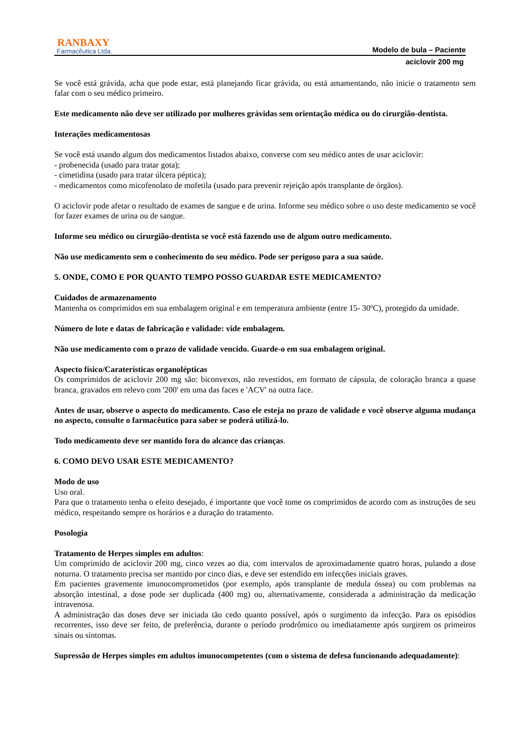RANBAXY
Farmacêutica Ltda.
Modelo de bula – Paciente
aciclovir 200 mg
Se você está grávida, acha que pode estar, está planejando ficar grávida, ou está amamentando, não inicie o tratamento sem falar com o seu médico primeiro.
Este medicamento não deve ser utilizado por mulheres grávidas sem orientação médica ou do cirurgião-dentista.
Interações medicamentosas
Se você está usando algum dos medicamentos listados abaixo, converse com seu médico antes de usar aciclovir:
- probenecida (usado para tratar gota);
- cimetidina (usado para tratar úlcera péptica);
- medicamentos como micofenolato de mofetila (usado para prevenir rejeição após transplante de órgãos).
O aciclovir pode afetar o resultado de exames de sangue e de urina. Informe seu médico sobre o uso deste medicamento se você for fazer exames de urina ou de sangue.
Informe seu médico ou cirurgião-dentista se você está fazendo uso de algum outro medicamento.
Não use medicamento sem o conhecimento do seu médico. Pode ser perigoso para a sua saúde.
5. ONDE, COMO E POR QUANTO TEMPO POSSO GUARDAR ESTE MEDICAMENTO?
Cuidados de armazenamento
Mantenha os comprimidos em sua embalagem original e em temperatura ambiente (entre 15- 30ºC), protegido da umidade.
Número de lote e datas de fabricação e validade: vide embalagem.
Não use medicamento com o prazo de validade vencido. Guarde-o em sua embalagem original.
Aspecto físico/Caraterísticas organolépticas
Os comprimidos de aciclovir 200 mg são: biconvexos, não revestidos, em formato de cápsula, de coloração branca a quase branca, gravados em relevo com '200' em uma das faces e 'ACV' na outra face.
Antes de usar, observe o aspecto do medicamento. Caso ele esteja no prazo de validade e você observe alguma mudança no aspecto, consulte o farmacêutico para saber se poderá utilizá-lo.
Todo medicamento deve ser mantido fora do alcance das crianças.
6. COMO DEVO USAR ESTE MEDICAMENTO?
Modo de uso
Uso oral.
Para que o tratamento tenha o efeito desejado, é importante que você tome os comprimidos de acordo com as instruções de seu médico, respeitando sempre os horários e a duração do tratamento.
Posologia
Tratamento de Herpes simples em adultos:
Um comprimido de aciclovir 200 mg, cinco vezes ao dia, com intervalos de aproximadamente quatro horas, pulando a dose noturna. O tratamento precisa ser mantido por cinco dias, e deve ser estendido em infecções iniciais graves.
Em pacientes gravemente imunocomprometidos (por exemplo, após transplante de medula óssea) ou com problemas na absorção intestinal, a dose pode ser duplicada (400 mg) ou, alternativamente, considerada a administração da medicação intravenosa.
A administração das doses deve ser iniciada tão cedo quanto possível, após o surgimento da infecção. Para os episódios recorrentes, isso deve ser feito, de preferência, durante o período prodrômico ou imediatamente após surgirem os primeiros sinais ou sintomas.
Supressão de Herpes simples em adultos imunocompetentes (com o sistema de defesa funcionando adequadamente):